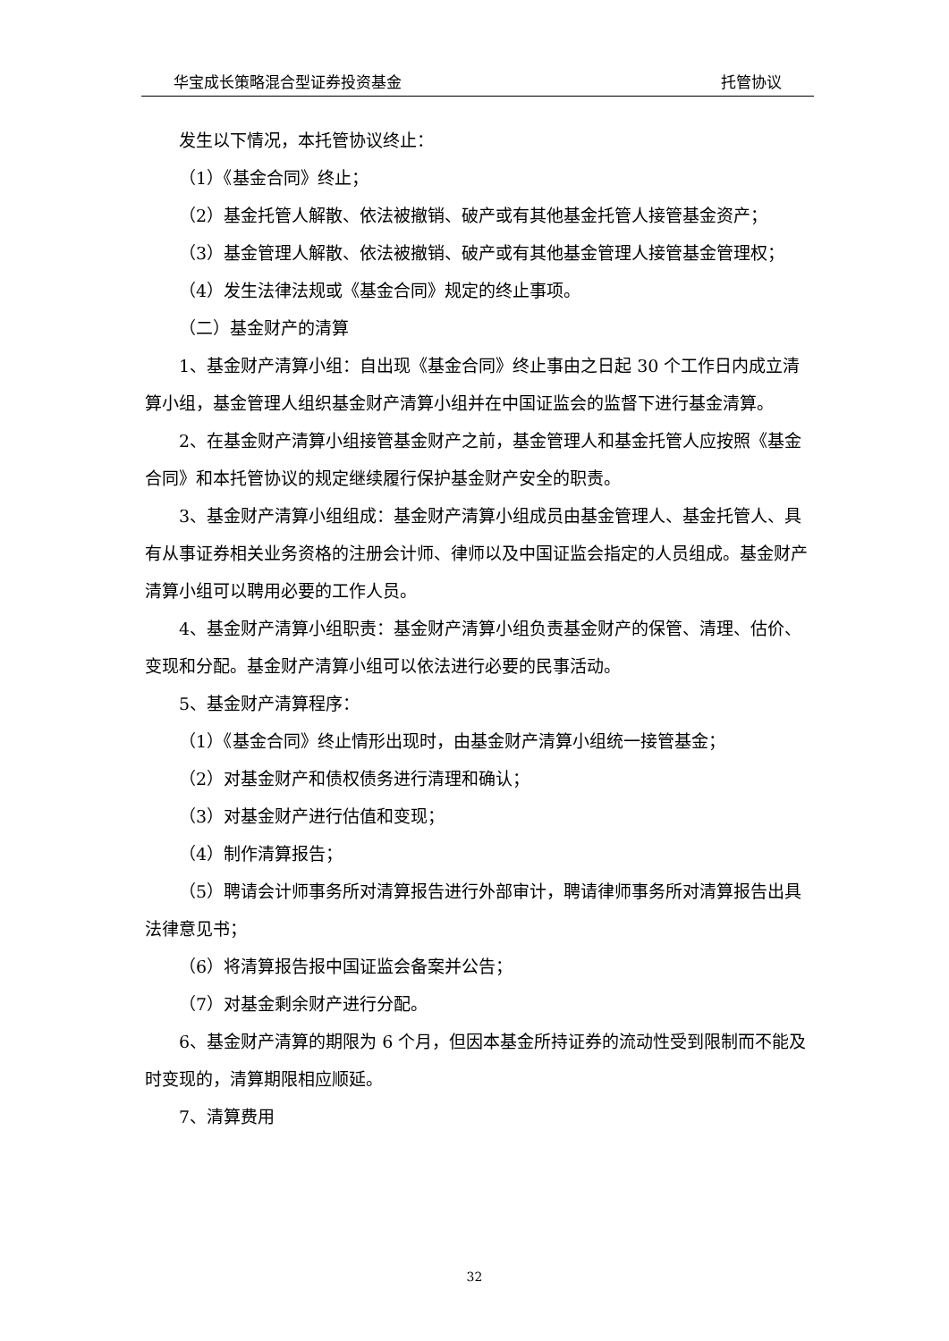华宝成长策略混合型证券投资基金 托管协议
发生以下情况，本托管协议终止：
（1）《基金合同》终止；
（2）基金托管人解散、依法被撤销、破产或有其他基金托管人接管基金资产；
（3）基金管理人解散、依法被撤销、破产或有其他基金管理人接管基金管理权；
（4）发生法律法规或《基金合同》规定的终止事项。
（二）基金财产的清算
1、基金财产清算小组：自出现《基金合同》终止事由之日起 30 个工作日内成立清算小组，基金管理人组织基金财产清算小组并在中国证监会的监督下进行基金清算。
2、在基金财产清算小组接管基金财产之前，基金管理人和基金托管人应按照《基金合同》和本托管协议的规定继续履行保护基金财产安全的职责。
3、基金财产清算小组组成：基金财产清算小组成员由基金管理人、基金托管人、具有从事证券相关业务资格的注册会计师、律师以及中国证监会指定的人员组成。基金财产清算小组可以聘用必要的工作人员。
4、基金财产清算小组职责：基金财产清算小组负责基金财产的保管、清理、估价、变现和分配。基金财产清算小组可以依法进行必要的民事活动。
5、基金财产清算程序：
（1）《基金合同》终止情形出现时，由基金财产清算小组统一接管基金；
（2）对基金财产和债权债务进行清理和确认；
（3）对基金财产进行估值和变现；
（4）制作清算报告；
（5）聘请会计师事务所对清算报告进行外部审计，聘请律师事务所对清算报告出具法律意见书；
（6）将清算报告报中国证监会备案并公告；
（7）对基金剩余财产进行分配。
6、基金财产清算的期限为 6 个月，但因本基金所持证券的流动性受到限制而不能及时变现的，清算期限相应顺延。
7、清算费用
32